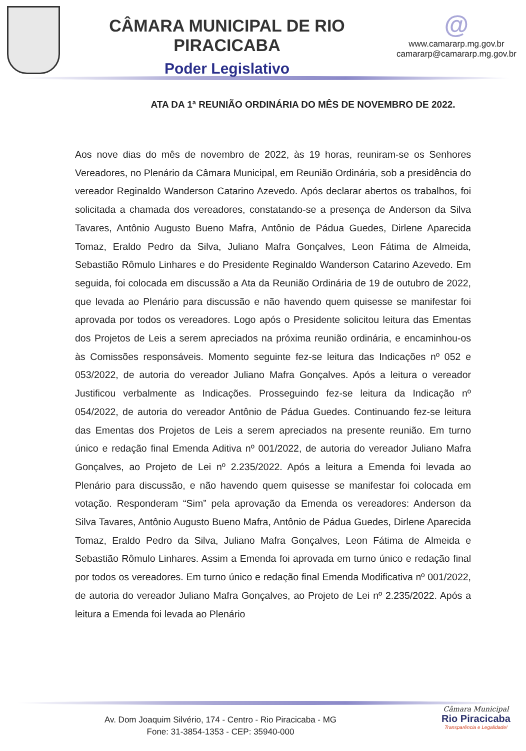CÂMARA MUNICIPAL DE RIO PIRACICABA
Poder Legislativo
@
www.camararp.mg.gov.br
camararp@camararp.mg.gov.br
ATA DA 1ª REUNIÃO ORDINÁRIA DO MÊS DE NOVEMBRO DE 2022.
Aos nove dias do mês de novembro de 2022, às 19 horas, reuniram-se os Senhores Vereadores, no Plenário da Câmara Municipal, em Reunião Ordinária, sob a presidência do vereador Reginaldo Wanderson Catarino Azevedo. Após declarar abertos os trabalhos, foi solicitada a chamada dos vereadores, constatando-se a presença de Anderson da Silva Tavares, Antônio Augusto Bueno Mafra, Antônio de Pádua Guedes, Dirlene Aparecida Tomaz, Eraldo Pedro da Silva, Juliano Mafra Gonçalves, Leon Fátima de Almeida, Sebastião Rômulo Linhares e do Presidente Reginaldo Wanderson Catarino Azevedo. Em seguida, foi colocada em discussão a Ata da Reunião Ordinária de 19 de outubro de 2022, que levada ao Plenário para discussão e não havendo quem quisesse se manifestar foi aprovada por todos os vereadores. Logo após o Presidente solicitou leitura das Ementas dos Projetos de Leis a serem apreciados na próxima reunião ordinária, e encaminhou-os às Comissões responsáveis. Momento seguinte fez-se leitura das Indicações nº 052 e 053/2022, de autoria do vereador Juliano Mafra Gonçalves. Após a leitura o vereador Justificou verbalmente as Indicações. Prosseguindo fez-se leitura da Indicação nº 054/2022, de autoria do vereador Antônio de Pádua Guedes. Continuando fez-se leitura das Ementas dos Projetos de Leis a serem apreciados na presente reunião. Em turno único e redação final Emenda Aditiva nº 001/2022, de autoria do vereador Juliano Mafra Gonçalves, ao Projeto de Lei nº 2.235/2022. Após a leitura a Emenda foi levada ao Plenário para discussão, e não havendo quem quisesse se manifestar foi colocada em votação. Responderam “Sim” pela aprovação da Emenda os vereadores: Anderson da Silva Tavares, Antônio Augusto Bueno Mafra, Antônio de Pádua Guedes, Dirlene Aparecida Tomaz, Eraldo Pedro da Silva, Juliano Mafra Gonçalves, Leon Fátima de Almeida e Sebastião Rômulo Linhares. Assim a Emenda foi aprovada em turno único e redação final por todos os vereadores. Em turno único e redação final Emenda Modificativa nº 001/2022, de autoria do vereador Juliano Mafra Gonçalves, ao Projeto de Lei nº 2.235/2022. Após a leitura a Emenda foi levada ao Plenário
Av. Dom Joaquim Silvério, 174 - Centro - Rio Piracicaba - MG
Fone: 31-3854-1353 - CEP: 35940-000
Câmara Municipal
Rio Piracicaba
Transparência e Legalidade!